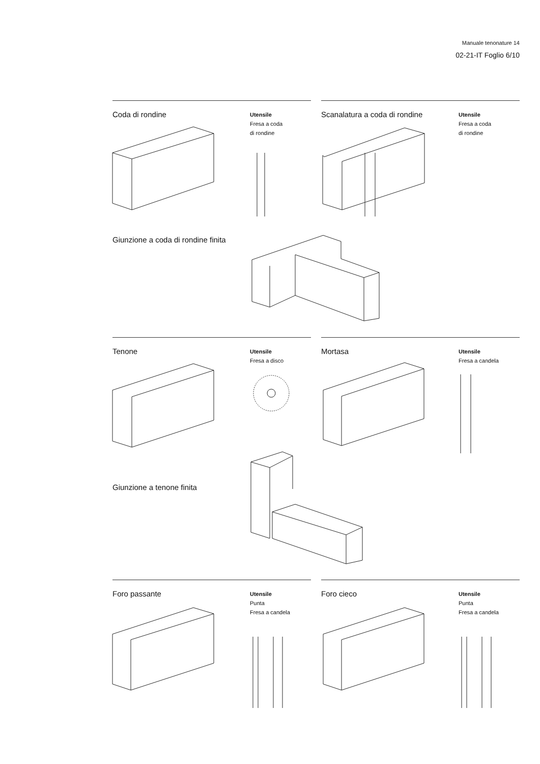Manuale tenonature 14
02-21-IT Foglio 6/10
Coda di rondine
Utensile
Fresa a coda
di rondine
Scanalatura a coda di rondine
Utensile
Fresa a coda
di rondine
Giunzione a coda di rondine finita
Tenone
Utensile
Fresa a disco
Mortasa
Utensile
Fresa a candela
Giunzione a tenone finita
Foro passante
Utensile
Punta
Fresa a candela
Foro cieco
Utensile
Punta
Fresa a candela